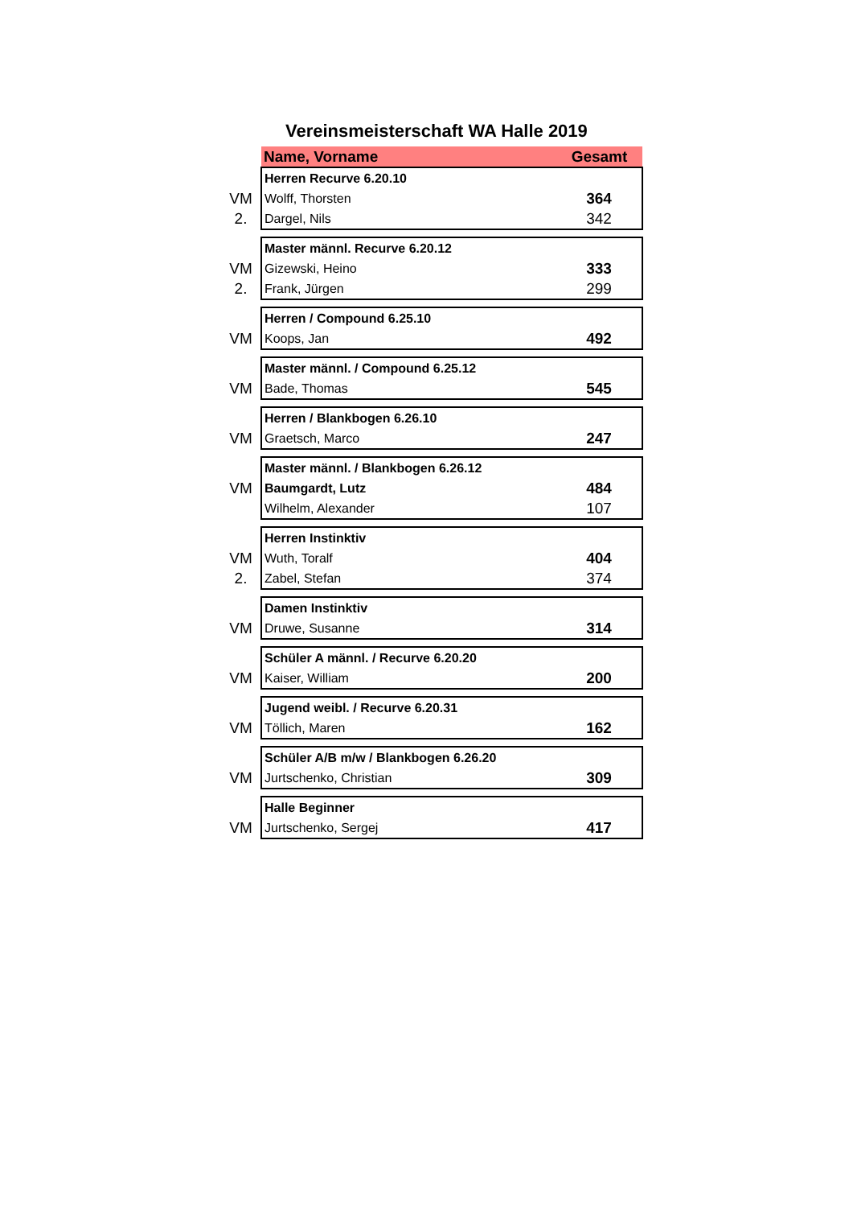Vereinsmeisterschaft WA Halle 2019
| | Name, Vorname | Gesamt |
| | Herren Recurve 6.20.10 | |
| VM | Wolff, Thorsten | 364 |
| 2. | Dargel, Nils | 342 |
| | Master männl. Recurve 6.20.12 | |
| VM | Gizewski, Heino | 333 |
| 2. | Frank, Jürgen | 299 |
| | Herren / Compound 6.25.10 | |
| VM | Koops, Jan | 492 |
| | Master männl. / Compound 6.25.12 | |
| VM | Bade, Thomas | 545 |
| | Herren / Blankbogen 6.26.10 | |
| VM | Graetsch, Marco | 247 |
| | Master männl. / Blankbogen 6.26.12 | |
| VM | Baumgardt, Lutz | 484 |
| | Wilhelm, Alexander | 107 |
| | Herren Instinktiv | |
| VM | Wuth, Toralf | 404 |
| 2. | Zabel, Stefan | 374 |
| | Damen Instinktiv | |
| VM | Druwe, Susanne | 314 |
| | Schüler A männl. / Recurve 6.20.20 | |
| VM | Kaiser, William | 200 |
| | Jugend weibl. / Recurve 6.20.31 | |
| VM | Töllich, Maren | 162 |
| | Schüler A/B m/w / Blankbogen 6.26.20 | |
| VM | Jurtschenko, Christian | 309 |
| | Halle Beginner | |
| VM | Jurtschenko, Sergej | 417 |